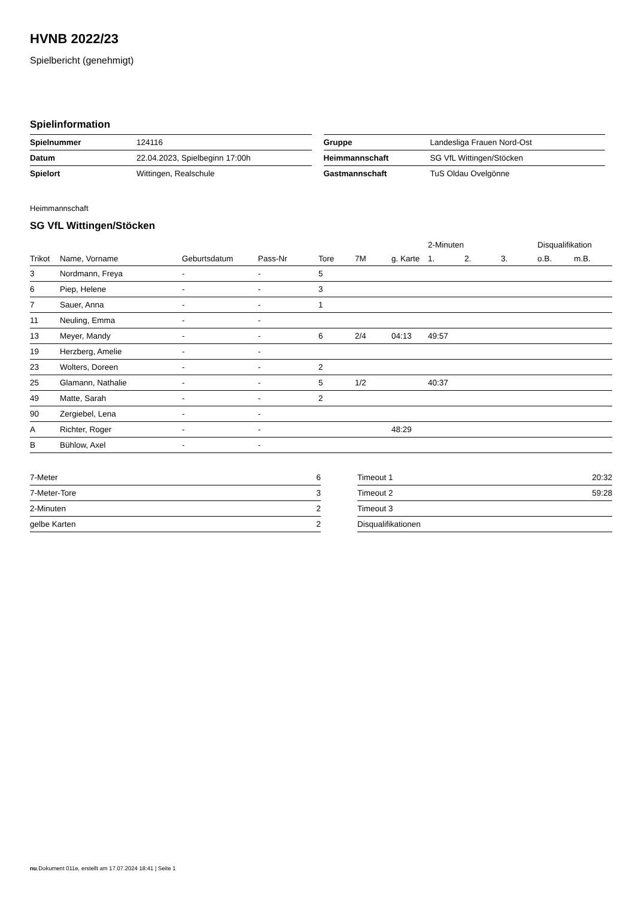HVNB 2022/23
Spielbericht (genehmigt)
Spielinformation
| Spielnummer | 124116 |
| Datum | 22.04.2023, Spielbeginn 17:00h |
| Spielort | Wittingen, Realschule |
| Gruppe | Landesliga Frauen Nord-Ost |
| Heimmannschaft | SG VfL Wittingen/Stöcken |
| Gastmannschaft | TuS Oldau Ovelgönne |
Heimmannschaft
SG VfL Wittingen/Stöcken
| | | | | | | | 2-Minuten | | | Disqualifikation | |
| --- | --- | --- | --- | --- | --- | --- | --- | --- | --- | --- | --- |
| Trikot | Name, Vorname | Geburtsdatum | Pass-Nr | Tore | 7M | g. Karte | 1. | 2. | 3. | o.B. | m.B. |
| 3 | Nordmann, Freya | - | - | 5 | | | | | | | |
| 6 | Piep, Helene | - | - | 3 | | | | | | | |
| 7 | Sauer, Anna | - | - | 1 | | | | | | | |
| 11 | Neuling, Emma | - | - | | | | | | | | |
| 13 | Meyer, Mandy | - | - | 6 | 2/4 | 04:13 | 49:57 | | | | |
| 19 | Herzberg, Amelie | - | - | | | | | | | | |
| 23 | Wolters, Doreen | - | - | 2 | | | | | | | |
| 25 | Glamann, Nathalie | - | - | 5 | 1/2 | | 40:37 | | | | |
| 49 | Matte, Sarah | - | - | 2 | | | | | | | |
| 90 | Zergiebel, Lena | - | - | | | | | | | | |
| A | Richter, Roger | - | - | | | 48:29 | | | | | |
| B | Bühlow, Axel | - | - | | | | | | | | |
| 7-Meter | 6 |
| 7-Meter-Tore | 3 |
| 2-Minuten | 2 |
| gelbe Karten | 2 |
| Timeout 1 | 20:32 |
| Timeout 2 | 59:28 |
| Timeout 3 | |
| Disqualifikationen | |
nu.Dokument 011e, erstellt am 17.07.2024 18:41 | Seite 1